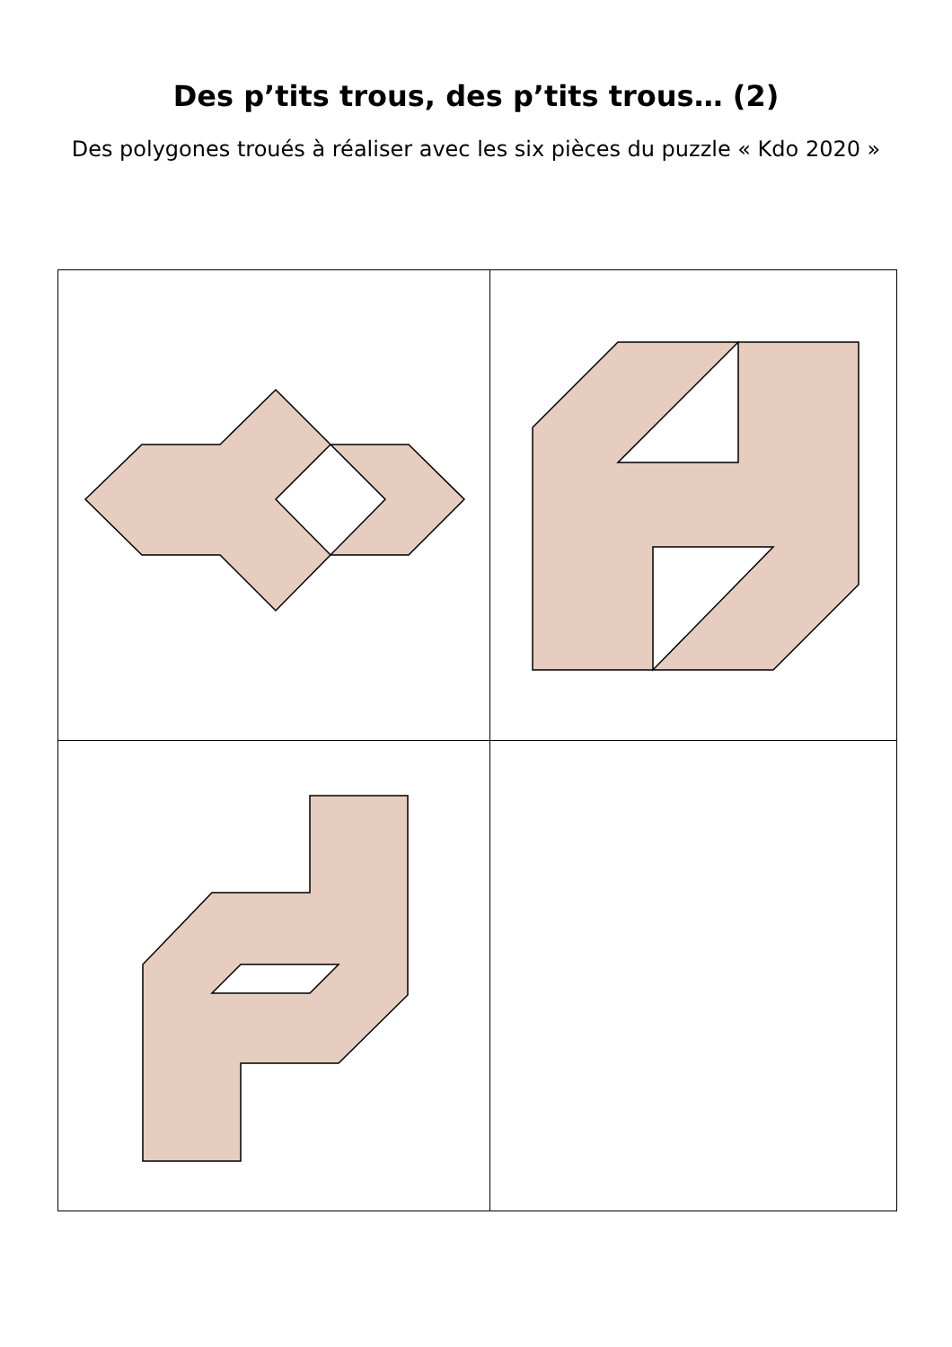Des p’tits trous, des p’tits trous… (2)
Des polygones troués à réaliser avec les six pièces du puzzle « Kdo 2020 »